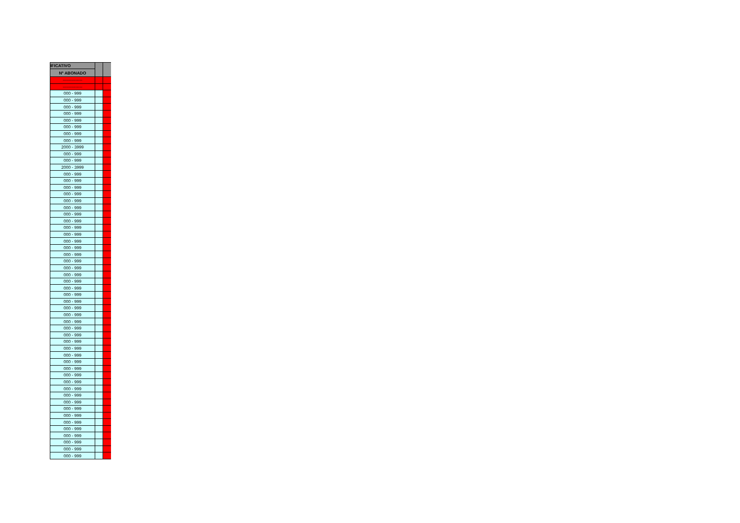| IFICATIVO | | |
| --- | --- | --- |
| Nº ABONADO | | |
| -------------- | | |
| -------------- | | |
| 000 - 999 | | |
| 000 - 999 | | |
| 000 - 999 | | |
| 000 - 999 | | |
| 000 - 999 | | |
| 000 - 999 | | |
| 000 - 999 | | |
| 000 - 999 | | |
| 2000 - 3999 | | |
| 000 - 999 | | |
| 000 - 999 | | |
| 2000 - 3999 | | |
| 000 - 999 | | |
| 000 - 999 | | |
| 000 - 999 | | |
| 000 - 999 | | |
| 000 - 999 | | |
| 000 - 999 | | |
| 000 - 999 | | |
| 000 - 999 | | |
| 000 - 999 | | |
| 000 - 999 | | |
| 000 - 999 | | |
| 000 - 999 | | |
| 000 - 999 | | |
| 000 - 999 | | |
| 000 - 999 | | |
| 000 - 999 | | |
| 000 - 999 | | |
| 000 - 999 | | |
| 000 - 999 | | |
| 000 - 999 | | |
| 000 - 999 | | |
| 000 - 999 | | |
| 000 - 999 | | |
| 000 - 999 | | |
| 000 - 999 | | |
| 000 - 999 | | |
| 000 - 999 | | |
| 000 - 999 | | |
| 000 - 999 | | |
| 000 - 999 | | |
| 000 - 999 | | |
| 000 - 999 | | |
| 000 - 999 | | |
| 000 - 999 | | |
| 000 - 999 | | |
| 000 - 999 | | |
| 000 - 999 | | |
| 000 - 999 | | |
| 000 - 999 | | |
| 000 - 999 | | |
| 000 - 999 | | |
| 000 - 999 | | |
| 000 - 999 | | |